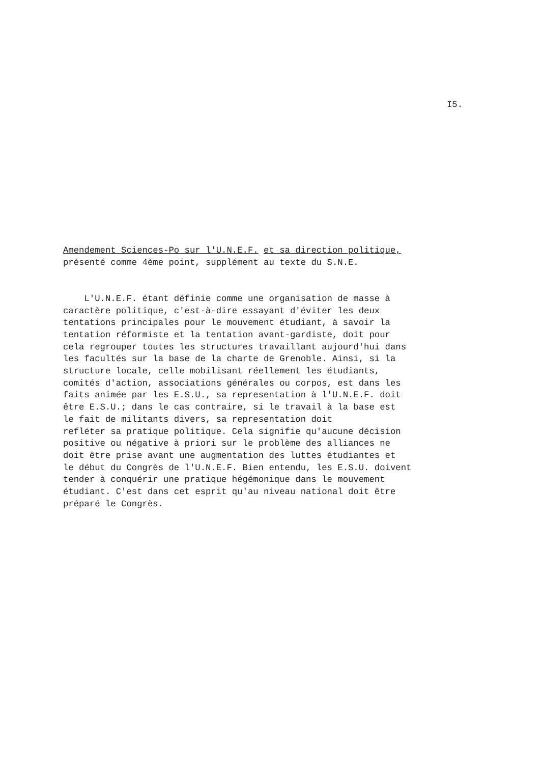I5.
Amendement Sciences-Po sur l'U.N.E.F. et sa direction politique, présenté comme 4ème point, supplément au texte du S.N.E. L'U.N.E.F. étant définie comme une organisation de masse à caractère politique, c'est-à-dire essayant d'éviter les deux tentations principales pour le mouvement étudiant, à savoir la tentation réformiste et la tentation avant-gardiste, doit pour cela regrouper toutes les structures travaillant aujourd'hui dans les facultés sur la base de la charte de Grenoble. Ainsi, si la structure locale, celle mobilisant réellement les étudiants, comités d'action, associations générales ou corpos, est dans les faits animée par les E.S.U., sa representation à l'U.N.E.F. doit être E.S.U.; dans le cas contraire, si le travail à la base est le fait de militants divers, sa representation doit refléter sa pratique politique. Cela signifie qu'aucune décision positive ou négative à priori sur le problème des alliances ne doit être prise avant une augmentation des luttes étudiantes et le début du Congrès de l'U.N.E.F. Bien entendu, les E.S.U. doivent tender à conquérir une pratique hégémonique dans le mouvement étudiant. C'est dans cet esprit qu'au niveau national doit être préparé le Congrès.